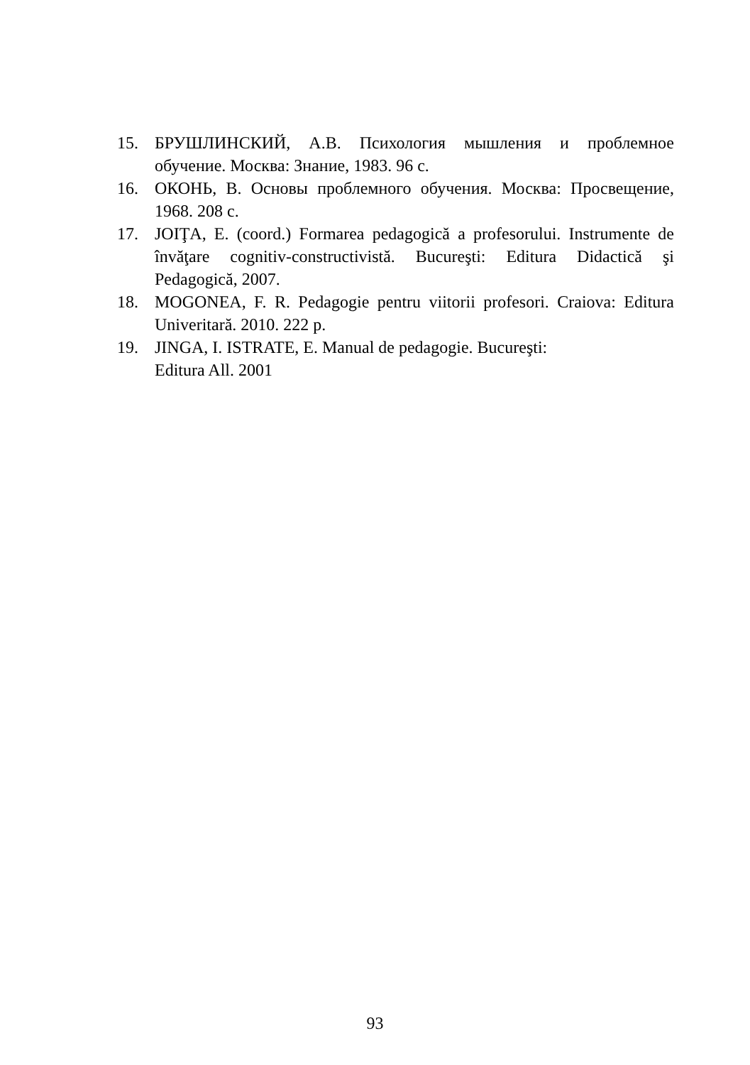15. БРУШЛИНСКИЙ, А.В. Психология мышления и проблемное обучение. Москва: Знание, 1983. 96 с.
16. ОКОНЬ, В. Основы проблемного обучения. Москва: Просвещение, 1968. 208 с.
17. JOIŢA, E. (coord.) Formarea pedagogică a profesorului. Instrumente de învăţare cognitiv-constructivistă. Bucureşti: Editura Didactică şi Pedagogică, 2007.
18. MOGONEA, F. R. Pedagogie pentru viitorii profesori. Craiova: Editura Univeritară. 2010. 222 p.
19. JINGA, I. ISTRATE, E. Manual de pedagogie. Bucureşti:
Editura All. 2001
93